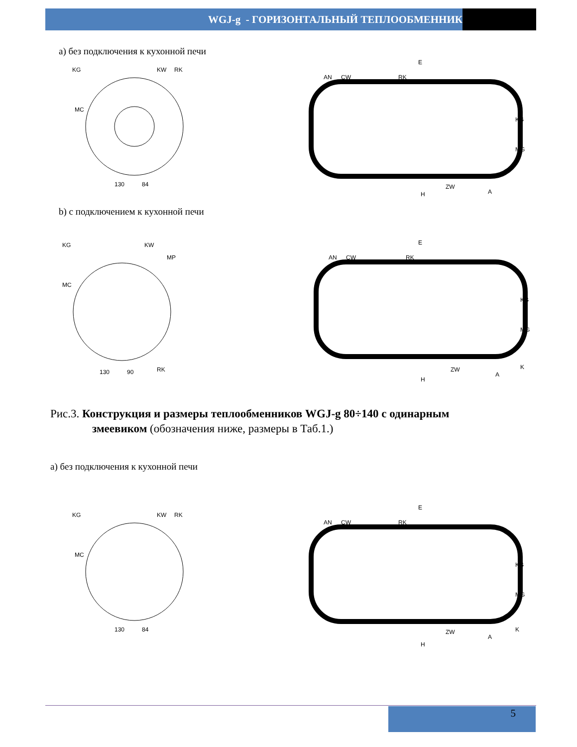WGJ-g - ГОРИЗОНТАЛЬНЫЙ ТЕПЛООБМЕННИК
а) без подключения к кухонной печи
KG
KW
RK
MC
130
84
E
AN
CW
RK
KG
MG
H
ZW
A
b) с подключением к кухонной печи
KG
KW
MP
MC
RK
130
90
E
AN
CW
RK
KG
MG
H
ZW
A
K
Рис.3. Конструкция и размеры теплообменников WGJ-g 80÷140 с одинарным
змеевиком (обозначения ниже, размеры в Таб.1.)
а) без подключения к кухонной печи
KG
KW
RK
MC
130
84
E
AN
CW
RK
KG
MG
H
ZW
A
K
5